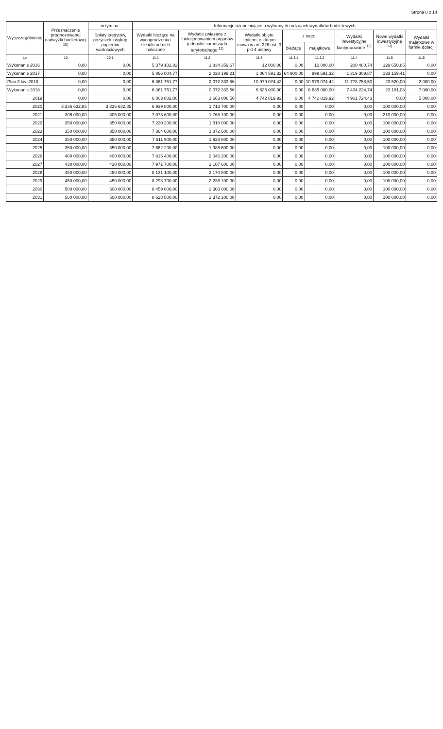Strona 8 z 14
| Wyszczególnienie | Przeznaczenie prognozowanej nadwyżki budżetowej <sup>10)</sup> | w tym na: | Informacje uzupełniające o wybranych rodzajach wydatków budżetowych | | | | | | | |
| --- | --- | --- | --- | --- | --- | --- | --- | --- | --- | --- |
| | | Spłaty kredytów, pożyczek i wykup papierów wartościowych | Wydatki bieżące na wynagrodzenia i składki od nich naliczane | Wydatki związane z funkcjonowaniem organów jednostki samorządu terytorialnego <sup>11)</sup> | Wydatki objęte limitem, o którym mowa w art. 226 ust. 3 pkt 4 ustawy | z tego: | | Wydatki inwestycyjne kontynuowane <sup>12)</sup> | Nowe wydatki inwestycyjne <sup>13)</sup> | Wydatki majątkowe w formie dotacji |
| | | | | | | bieżące | majątkowe | | | |
| Lp | 10 | 10.1 | 11.1 | 11.2 | 11.3 | 11.3.1 | 11.3.2 | 11.4 | 11.5 | 11.6 |
| Wykonanie 2016 | 0,00 | 0,00 | 5 379 102,82 | 1 834 359,67 | 12 000,00 | 0,00 | 12 000,00 | 200 480,74 | 129 650,85 | 0,00 |
| Wykonanie 2017 | 0,00 | 0,00 | 5 866 004,77 | 2 028 199,21 | 1 064 591,32 | 64 900,00 | 999 691,32 | 1 319 309,87 | 133 159,41 | 0,00 |
| Plan 3 kw. 2018 | 0,00 | 0,00 | 6 361 751,77 | 2 072 333,56 | 10 979 074,42 | 0,00 | 10 979 074,42 | 11 778 758,50 | 23 520,00 | 2 000,00 |
| Wykonanie 2018 | 0,00 | 0,00 | 6 361 751,77 | 2 072 333,56 | 6 635 000,00 | 0,00 | 6 635 000,00 | 7 404 224,74 | 23 181,08 | 7 000,00 |
| 2019 | 0,00 | 0,00 | 6 803 802,00 | 1 663 806,50 | 4 742 819,92 | 0,00 | 4 742 819,92 | 4 901 724,43 | 0,00 | 5 000,00 |
| 2020 | 3 236 632,85 | 3 236 632,85 | 6 939 800,00 | 1 713 700,00 | 0,00 | 0,00 | 0,00 | 0,00 | 100 000,00 | 0,00 |
| 2021 | 306 000,00 | 306 000,00 | 7 078 600,00 | 1 765 100,00 | 0,00 | 0,00 | 0,00 | 0,00 | 210 000,00 | 0,00 |
| 2022 | 350 000,00 | 350 000,00 | 7 220 200,00 | 1 818 000,00 | 0,00 | 0,00 | 0,00 | 0,00 | 100 000,00 | 0,00 |
| 2023 | 350 000,00 | 350 000,00 | 7 364 600,00 | 1 872 600,00 | 0,00 | 0,00 | 0,00 | 0,00 | 100 000,00 | 0,00 |
| 2024 | 350 000,00 | 350 000,00 | 7 511 900,00 | 1 928 800,00 | 0,00 | 0,00 | 0,00 | 0,00 | 100 000,00 | 0,00 |
| 2025 | 350 000,00 | 350 000,00 | 7 662 200,00 | 1 986 600,00 | 0,00 | 0,00 | 0,00 | 0,00 | 100 000,00 | 0,00 |
| 2026 | 400 000,00 | 400 000,00 | 7 815 400,00 | 2 046 200,00 | 0,00 | 0,00 | 0,00 | 0,00 | 100 000,00 | 0,00 |
| 2027 | 430 000,00 | 430 000,00 | 7 971 700,00 | 2 107 600,00 | 0,00 | 0,00 | 0,00 | 0,00 | 100 000,00 | 0,00 |
| 2028 | 450 000,00 | 450 000,00 | 8 131 100,00 | 2 170 800,00 | 0,00 | 0,00 | 0,00 | 0,00 | 100 000,00 | 0,00 |
| 2029 | 450 000,00 | 450 000,00 | 8 293 700,00 | 2 236 100,00 | 0,00 | 0,00 | 0,00 | 0,00 | 100 000,00 | 0,00 |
| 2030 | 500 000,00 | 500 000,00 | 8 459 600,00 | 2 303 000,00 | 0,00 | 0,00 | 0,00 | 0,00 | 100 000,00 | 0,00 |
| 2031 | 500 000,00 | 500 000,00 | 8 628 800,00 | 2 372 100,00 | 0,00 | 0,00 | 0,00 | 0,00 | 100 000,00 | 0,00 |